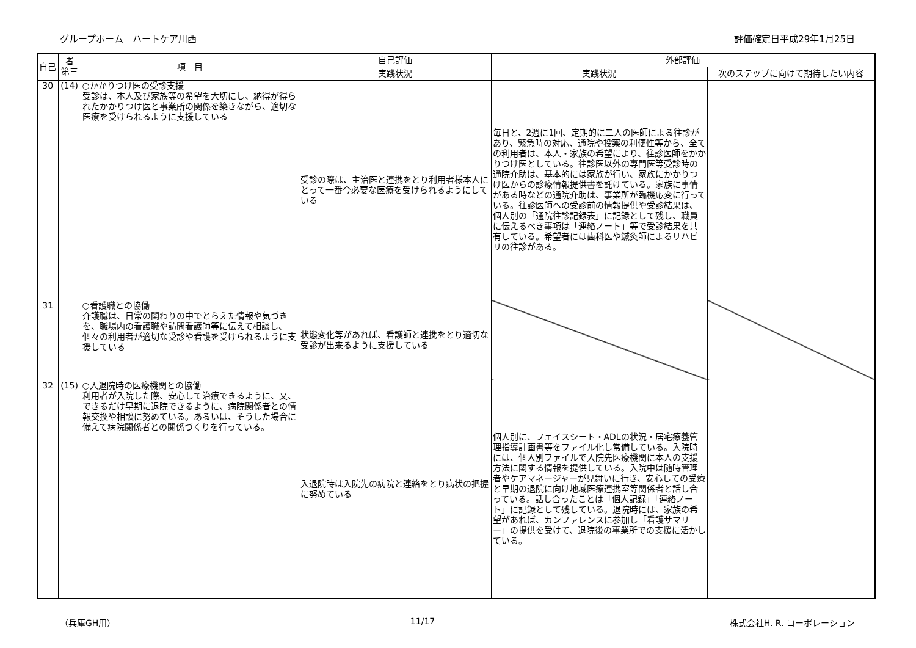グループホーム　ハートケア川西 評価確定日平成29年1月25日
| 自己 | 者 第三 | 項 目 | 自己評価 | 外部評価 | |
| --- | --- | --- | --- | --- | --- |
| | | | 実践状況 | 実践状況 | 次のステップに向けて期待したい内容 |
| 30 | (14) | ○かかりつけ医の受診支援 受診は、本人及び家族等の希望を大切にし、納得が得られたかかりつけ医と事業所の関係を築きながら、適切な医療を受けられるように支援している | 受診の際は、主治医と連携をとり利用者様本人にとって一番今必要な医療を受けられるようにしている | 毎日と、2週に1回、定期的に二人の医師による往診があり、緊急時の対応、通院や投薬の利便性等から、全ての利用者は、本人・家族の希望により、往診医師をかかりつけ医としている。往診医以外の専門医等受診時の通院介助は、基本的には家族が行い、家族にかかりつけ医からの診療情報提供書を託けている。家族に事情がある時などの通院介助は、事業所が臨機応変に行っている。往診医師への受診前の情報提供や受診結果は、個人別の「通院往診記録表」に記録として残し、職員に伝えるべき事項は「連絡ノート」等で受診結果を共有している。希望者には歯科医や鍼灸師によるリハビリの往診がある。 | |
| 31 | | ○看護職との協働 介護職は、日常の関わりの中でとらえた情報や気づきを、職場内の看護職や訪問看護師等に伝えて相談し、個々の利用者が適切な受診や看護を受けられるように支援している | 状態変化等があれば、看護師と連携をとり適切な受診が出来るように支援している | | |
| 32 | (15) | ○入退院時の医療機関との協働 利用者が入院した際、安心して治療できるように、又、できるだけ早期に退院できるように、病院関係者との情報交換や相談に努めている。あるいは、そうした場合に備えて病院関係者との関係づくりを行っている。 | 入退院時は入院先の病院と連絡をとり病状の把握に努めている | 個人別に、フェイスシート・ADLの状況・居宅療養管理指導計画書等をファイル化し常備している。入院時には、個人別ファイルで入院先医療機関に本人の支援方法に関する情報を提供している。入院中は随時管理者やケアマネージャーが見舞いに行き、安心しての受療と早期の退院に向け地域医療連携室等関係者と話し合っている。話し合ったことは「個人記録」「連絡ノート」に記録として残している。退院時には、家族の希望があれば、カンファレンスに参加し「看護サマリー」の提供を受けて、退院後の事業所での支援に活かしている。 | |
（兵庫GH用） 11/17 株式会社H. R. コーポレーション